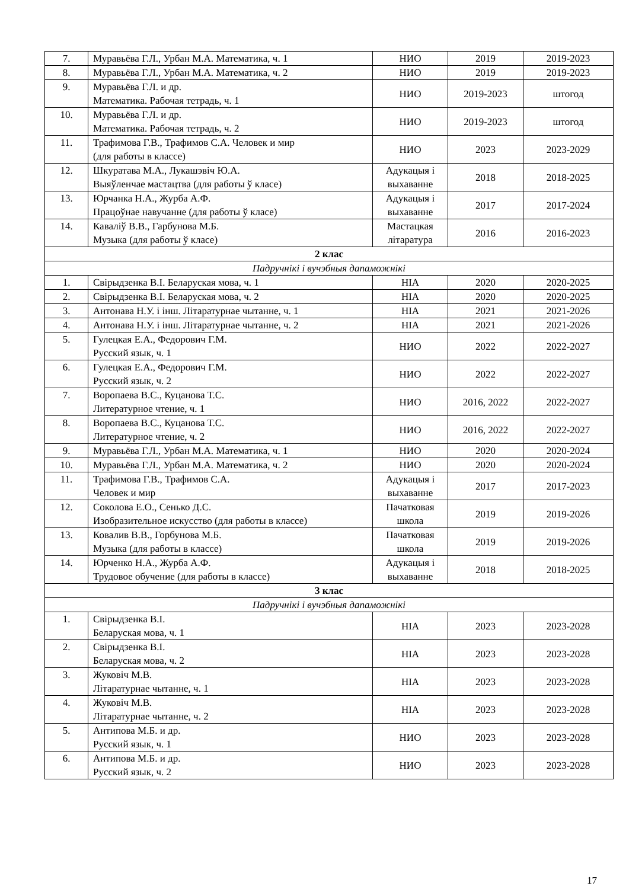| 7. | Муравьёва Г.Л., Урбан М.А. Математика, ч. 1 | НИО | 2019 | 2019-2023 |
| 8. | Муравьёва Г.Л., Урбан М.А. Математика, ч. 2 | НИО | 2019 | 2019-2023 |
| 9. | Муравьёва Г.Л. и др. Математика. Рабочая тетрадь, ч. 1 | НИО | 2019-2023 | штогод |
| 10. | Муравьёва Г.Л. и др. Математика. Рабочая тетрадь, ч. 2 | НИО | 2019-2023 | штогод |
| 11. | Трафимова Г.В., Трафимов С.А. Человек и мир (для работы в классе) | НИО | 2023 | 2023-2029 |
| 12. | Шкуратава М.А., Лукашэвіч Ю.А. Выяўленчае мастацтва (для работы ў класе) | Адукацыя і выхаванне | 2018 | 2018-2025 |
| 13. | Юрчанка Н.А., Журба А.Ф. Працоўнае навучанне (для работы ў класе) | Адукацыя і выхаванне | 2017 | 2017-2024 |
| 14. | Каваліў В.В., Гарбунова М.Б. Музыка (для работы ў класе) | Мастацкая літаратура | 2016 | 2016-2023 |
| 2 клас | | | | |
| Падручнікі і вучэбныя дапаможнікі | | | | |
| 1. | Свірыдзенка В.І. Беларуская мова, ч. 1 | НІА | 2020 | 2020-2025 |
| 2. | Свірыдзенка В.І. Беларуская мова, ч. 2 | НІА | 2020 | 2020-2025 |
| 3. | Антонава Н.У. і інш. Літаратурнае чытанне, ч. 1 | НІА | 2021 | 2021-2026 |
| 4. | Антонава Н.У. і інш. Літаратурнае чытанне, ч. 2 | НІА | 2021 | 2021-2026 |
| 5. | Гулецкая Е.А., Федорович Г.М. Русский язык, ч. 1 | НИО | 2022 | 2022-2027 |
| 6. | Гулецкая Е.А., Федорович Г.М. Русский язык, ч. 2 | НИО | 2022 | 2022-2027 |
| 7. | Воропаева В.С., Куцанова Т.С. Литературное чтение, ч. 1 | НИО | 2016, 2022 | 2022-2027 |
| 8. | Воропаева В.С., Куцанова Т.С. Литературное чтение, ч. 2 | НИО | 2016, 2022 | 2022-2027 |
| 9. | Муравьёва Г.Л., Урбан М.А. Математика, ч. 1 | НИО | 2020 | 2020-2024 |
| 10. | Муравьёва Г.Л., Урбан М.А. Математика, ч. 2 | НИО | 2020 | 2020-2024 |
| 11. | Трафимова Г.В., Трафимов С.А. Человек и мир | Адукацыя і выхаванне | 2017 | 2017-2023 |
| 12. | Соколова Е.О., Сенько Д.С. Изобразительное искусство (для работы в классе) | Пачатковая школа | 2019 | 2019-2026 |
| 13. | Ковалив В.В., Горбунова М.Б. Музыка (для работы в классе) | Пачатковая школа | 2019 | 2019-2026 |
| 14. | Юрченко Н.А., Журба А.Ф. Трудовое обучение (для работы в классе) | Адукацыя і выхаванне | 2018 | 2018-2025 |
| 3 клас | | | | |
| Падручнікі і вучэбныя дапаможнікі | | | | |
| 1. | Свірыдзенка В.І. Беларуская мова, ч. 1 | НІА | 2023 | 2023-2028 |
| 2. | Свірыдзенка В.І. Беларуская мова, ч. 2 | НІА | 2023 | 2023-2028 |
| 3. | Жуковіч М.В. Літаратурнае чытанне, ч. 1 | НІА | 2023 | 2023-2028 |
| 4. | Жуковіч М.В. Літаратурнае чытанне, ч. 2 | НІА | 2023 | 2023-2028 |
| 5. | Антипова М.Б. и др. Русский язык, ч. 1 | НИО | 2023 | 2023-2028 |
| 6. | Антипова М.Б. и др. Русский язык, ч. 2 | НИО | 2023 | 2023-2028 |
17